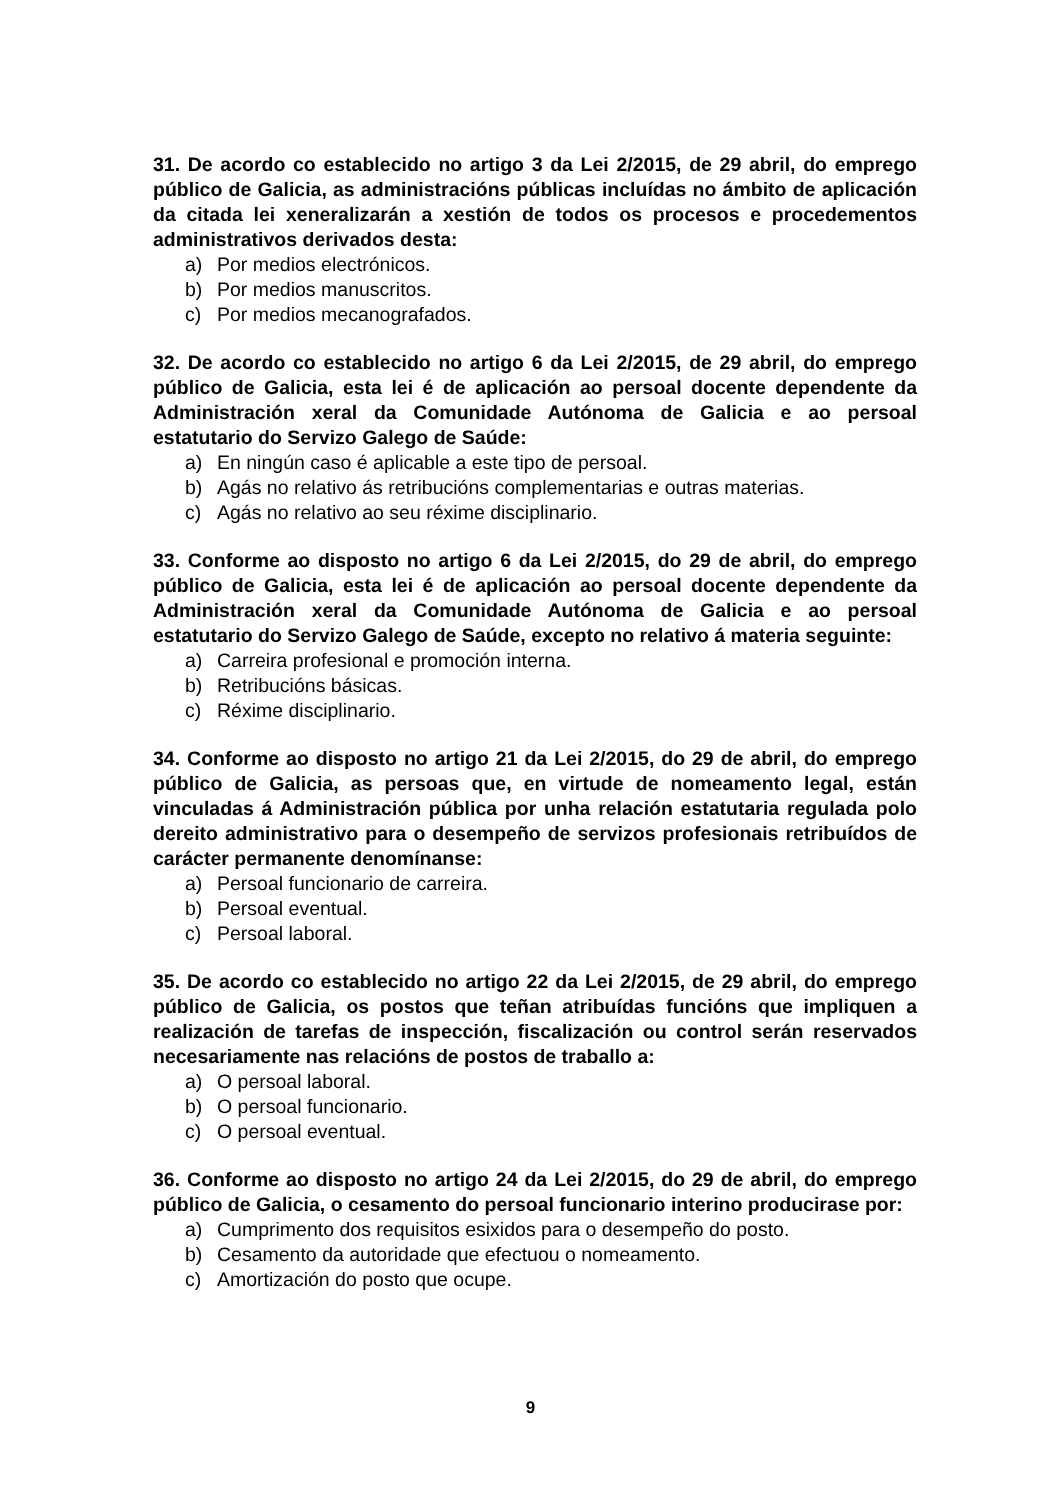31. De acordo co establecido no artigo 3 da Lei 2/2015, de 29 abril, do emprego público de Galicia, as administracións públicas incluídas no ámbito de aplicación da citada lei xeneralizarán a xestión de todos os procesos e procedementos administrativos derivados desta:
a) Por medios electrónicos.
b) Por medios manuscritos.
c) Por medios mecanografados.
32. De acordo co establecido no artigo 6 da Lei 2/2015, de 29 abril, do emprego público de Galicia, esta lei é de aplicación ao persoal docente dependente da Administración xeral da Comunidade Autónoma de Galicia e ao persoal estatutario do Servizo Galego de Saúde:
a) En ningún caso é aplicable a este tipo de persoal.
b) Agás no relativo ás retribucións complementarias e outras materias.
c) Agás no relativo ao seu réxime disciplinario.
33. Conforme ao disposto no artigo 6 da Lei 2/2015, do 29 de abril, do emprego público de Galicia, esta lei é de aplicación ao persoal docente dependente da Administración xeral da Comunidade Autónoma de Galicia e ao persoal estatutario do Servizo Galego de Saúde, excepto no relativo á materia seguinte:
a) Carreira profesional e promoción interna.
b) Retribucións básicas.
c) Réxime disciplinario.
34. Conforme ao disposto no artigo 21 da Lei 2/2015, do 29 de abril, do emprego público de Galicia, as persoas que, en virtude de nomeamento legal, están vinculadas á Administración pública por unha relación estatutaria regulada polo dereito administrativo para o desempeño de servizos profesionais retribuídos de carácter permanente denomínanse:
a) Persoal funcionario de carreira.
b) Persoal eventual.
c) Persoal laboral.
35. De acordo co establecido no artigo 22 da Lei 2/2015, de 29 abril, do emprego público de Galicia, os postos que teñan atribuídas funcións que impliquen a realización de tarefas de inspección, fiscalización ou control serán reservados necesariamente nas relacións de postos de traballo a:
a) O persoal laboral.
b) O persoal funcionario.
c) O persoal eventual.
36. Conforme ao disposto no artigo 24 da Lei 2/2015, do 29 de abril, do emprego público de Galicia, o cesamento do persoal funcionario interino producirase por:
a) Cumprimento dos requisitos esixidos para o desempeño do posto.
b) Cesamento da autoridade que efectuou o nomeamento.
c) Amortización do posto que ocupe.
9